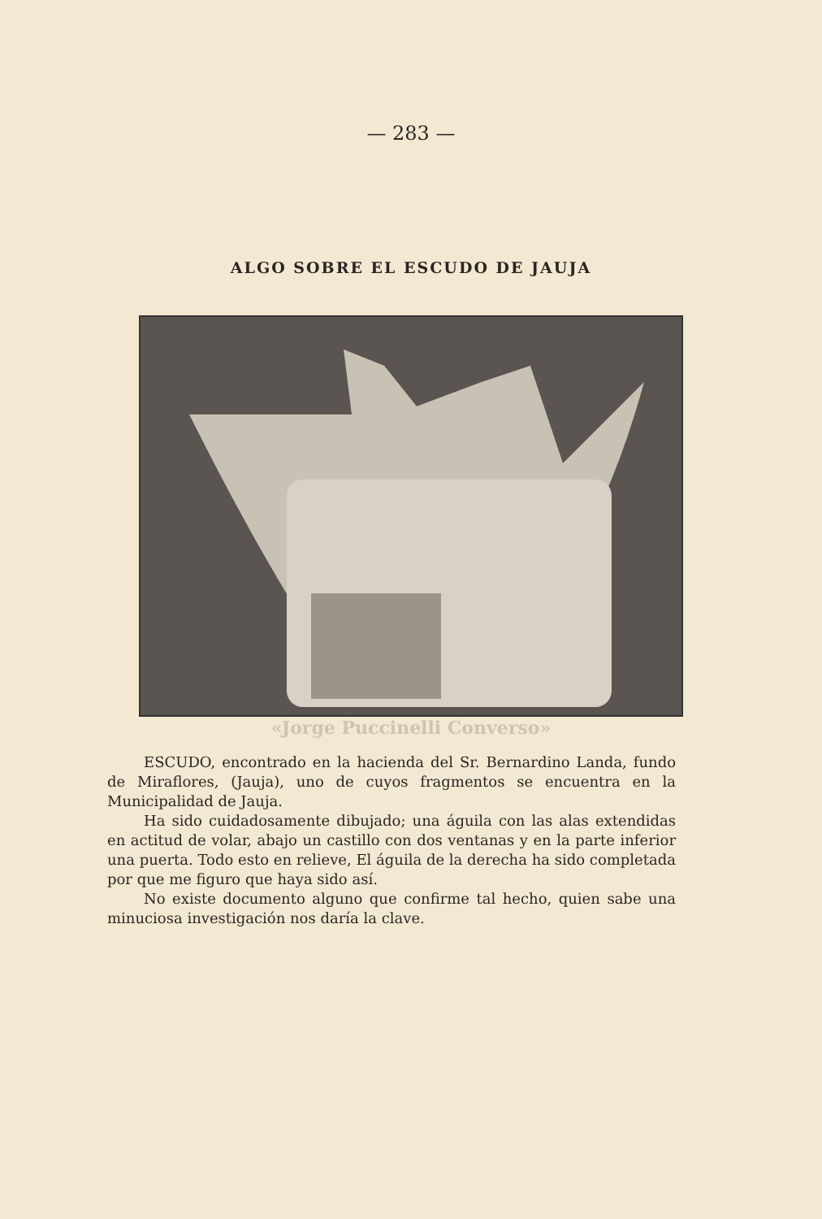— 283 —
ALGO SOBRE EL ESCUDO DE JAUJA
«Jorge Puccinelli Converso»
ESCUDO, encontrado en la hacienda del Sr. Bernardino Landa, fundo de Miraflores, (Jauja), uno de cuyos fragmentos se encuentra en la Municipalidad de Jauja.
Ha sido cuidadosamente dibujado; una águila con las alas extendidas en actitud de volar, abajo un castillo con dos ventanas y en la parte inferior una puerta. Todo esto en relieve, El águila de la derecha ha sido completada por que me figuro que haya sido así.
No existe documento alguno que confirme tal hecho, quien sabe una minuciosa investigación nos daría la clave.